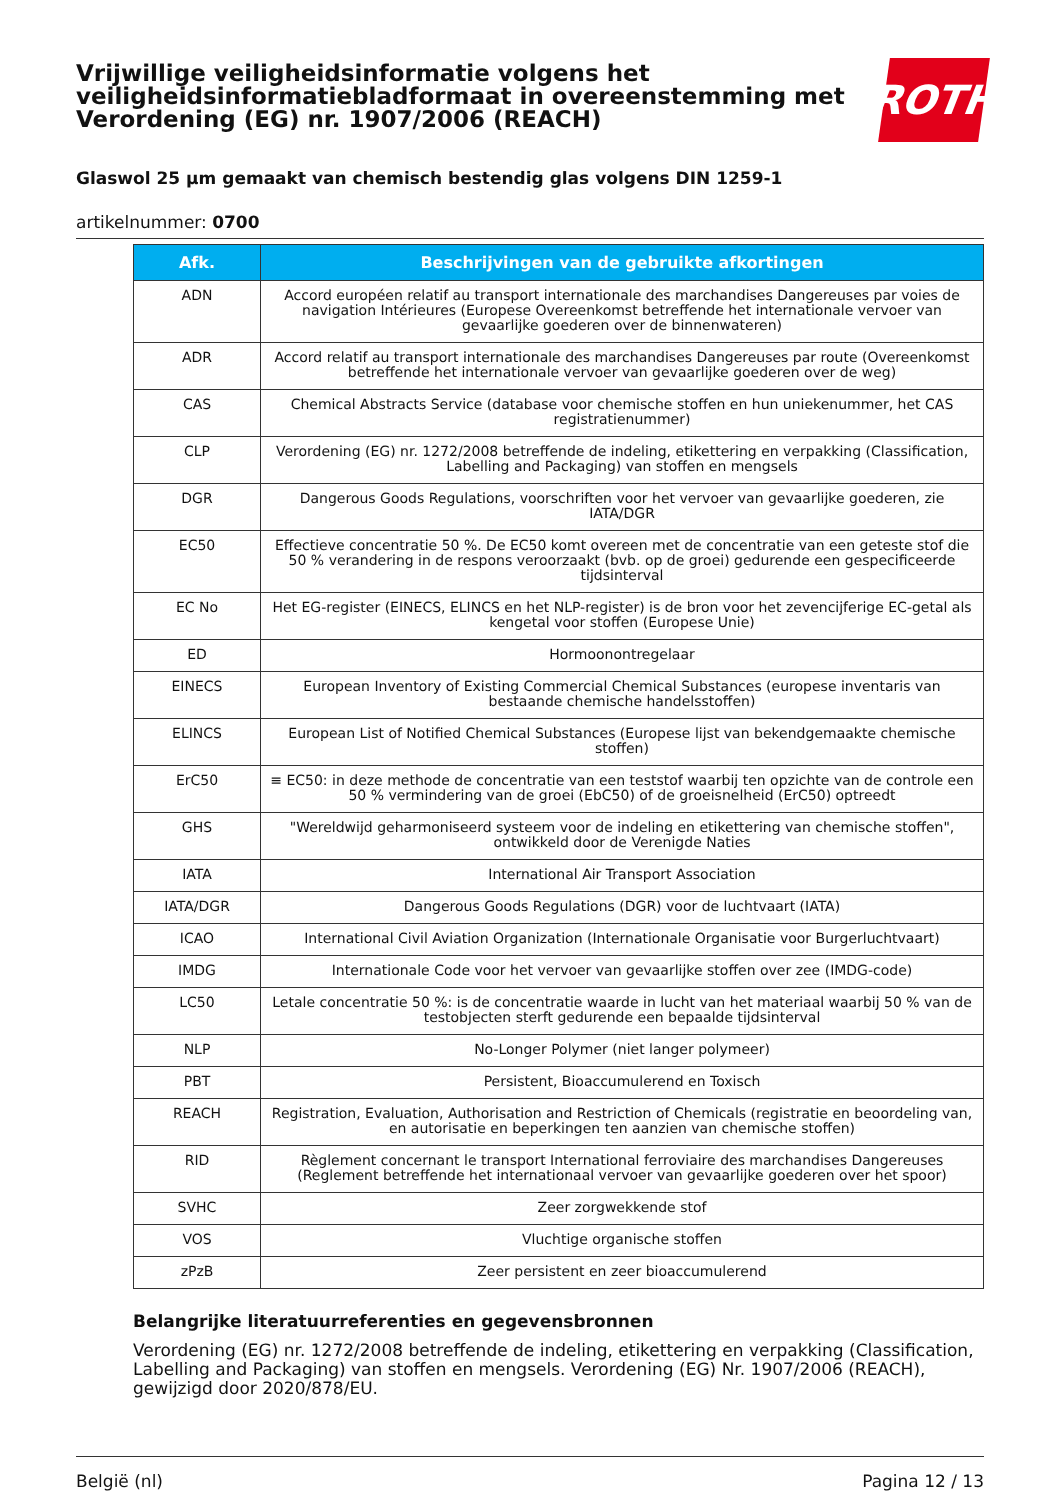Vrijwillige veiligheidsinformatie volgens het veiligheidsinformatiebladformaat in overeenstemming met Verordening (EG) nr. 1907/2006 (REACH)
ROTH
Glaswol 25 µm gemaakt van chemisch bestendig glas volgens DIN 1259-1
artikelnummer: 0700
| Afk. | Beschrijvingen van de gebruikte afkortingen |
| --- | --- |
| ADN | Accord européen relatif au transport internationale des marchandises Dangereuses par voies de navigation Intérieures (Europese Overeenkomst betreffende het internationale vervoer van gevaarlijke goederen over de binnenwateren) |
| ADR | Accord relatif au transport internationale des marchandises Dangereuses par route (Overeenkomst betreffende het internationale vervoer van gevaarlijke goederen over de weg) |
| CAS | Chemical Abstracts Service (database voor chemische stoffen en hun uniekenummer, het CAS registratienummer) |
| CLP | Verordening (EG) nr. 1272/2008 betreffende de indeling, etikettering en verpakking (Classification, Labelling and Packaging) van stoffen en mengsels |
| DGR | Dangerous Goods Regulations, voorschriften voor het vervoer van gevaarlijke goederen, zie IATA/DGR |
| EC50 | Effectieve concentratie 50 %. De EC50 komt overeen met de concentratie van een geteste stof die 50 % verandering in de respons veroorzaakt (bvb. op de groei) gedurende een gespecificeerde tijdsinterval |
| EC No | Het EG-register (EINECS, ELINCS en het NLP-register) is de bron voor het zevencijferige EC-getal als kengetal voor stoffen (Europese Unie) |
| ED | Hormoonontregelaar |
| EINECS | European Inventory of Existing Commercial Chemical Substances (europese inventaris van bestaande chemische handelsstoffen) |
| ELINCS | European List of Notified Chemical Substances (Europese lijst van bekendgemaakte chemische stoffen) |
| ErC50 | ≡ EC50: in deze methode de concentratie van een teststof waarbij ten opzichte van de controle een 50 % vermindering van de groei (EbC50) of de groeisnelheid (ErC50) optreedt |
| GHS | "Wereldwijd geharmoniseerd systeem voor de indeling en etikettering van chemische stoffen", ontwikkeld door de Verenigde Naties |
| IATA | International Air Transport Association |
| IATA/DGR | Dangerous Goods Regulations (DGR) voor de luchtvaart (IATA) |
| ICAO | International Civil Aviation Organization (Internationale Organisatie voor Burgerluchtvaart) |
| IMDG | Internationale Code voor het vervoer van gevaarlijke stoffen over zee (IMDG-code) |
| LC50 | Letale concentratie 50 %: is de concentratie waarde in lucht van het materiaal waarbij 50 % van de testobjecten sterft gedurende een bepaalde tijdsinterval |
| NLP | No-Longer Polymer (niet langer polymeer) |
| PBT | Persistent, Bioaccumulerend en Toxisch |
| REACH | Registration, Evaluation, Authorisation and Restriction of Chemicals (registratie en beoordeling van, en autorisatie en beperkingen ten aanzien van chemische stoffen) |
| RID | Règlement concernant le transport International ferroviaire des marchandises Dangereuses (Reglement betreffende het internationaal vervoer van gevaarlijke goederen over het spoor) |
| SVHC | Zeer zorgwekkende stof |
| VOS | Vluchtige organische stoffen |
| zPzB | Zeer persistent en zeer bioaccumulerend |
Belangrijke literatuurreferenties en gegevensbronnen
Verordening (EG) nr. 1272/2008 betreffende de indeling, etikettering en verpakking (Classification, Labelling and Packaging) van stoffen en mengsels. Verordening (EG) Nr. 1907/2006 (REACH), gewijzigd door 2020/878/EU.
België (nl) Pagina 12 / 13